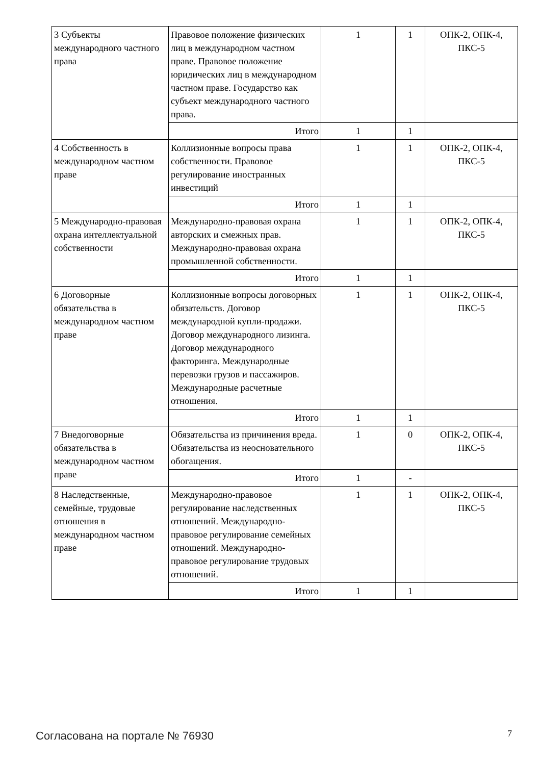| 3 Субъекты международного частного права | Правовое положение физических лиц в международном частном праве. Правовое положение юридических лиц в международном частном праве. Государство как субъект международного частного права. | 1 | 1 | ОПК-2, ОПК-4, ПКС-5 |
| | Итого | 1 | 1 | |
| 4 Собственность в международном частном праве | Коллизионные вопросы права собственности. Правовое регулирование иностранных инвестиций | 1 | 1 | ОПК-2, ОПК-4, ПКС-5 |
| | Итого | 1 | 1 | |
| 5 Международно-правовая охрана интеллектуальной собственности | Международно-правовая охрана авторских и смежных прав. Международно-правовая охрана промышленной собственности. | 1 | 1 | ОПК-2, ОПК-4, ПКС-5 |
| | Итого | 1 | 1 | |
| 6 Договорные обязательства в международном частном праве | Коллизионные вопросы договорных обязательств. Договор международной купли-продажи. Договор международного лизинга. Договор международного факторинга. Международные перевозки грузов и пассажиров. Международные расчетные отношения. | 1 | 1 | ОПК-2, ОПК-4, ПКС-5 |
| | Итого | 1 | 1 | |
| 7 Внедоговорные обязательства в международном частном праве | Обязательства из причинения вреда. Обязательства из неосновательного обогащения. | 1 | 0 | ОПК-2, ОПК-4, ПКС-5 |
| | Итого | 1 | - | |
| 8 Наследственные, семейные, трудовые отношения в международном частном праве | Международно-правовое регулирование наследственных отношений. Международно-правовое регулирование семейных отношений. Международно-правовое регулирование трудовых отношений. | 1 | 1 | ОПК-2, ОПК-4, ПКС-5 |
| | Итого | 1 | 1 | |
Согласована на портале № 76930 7